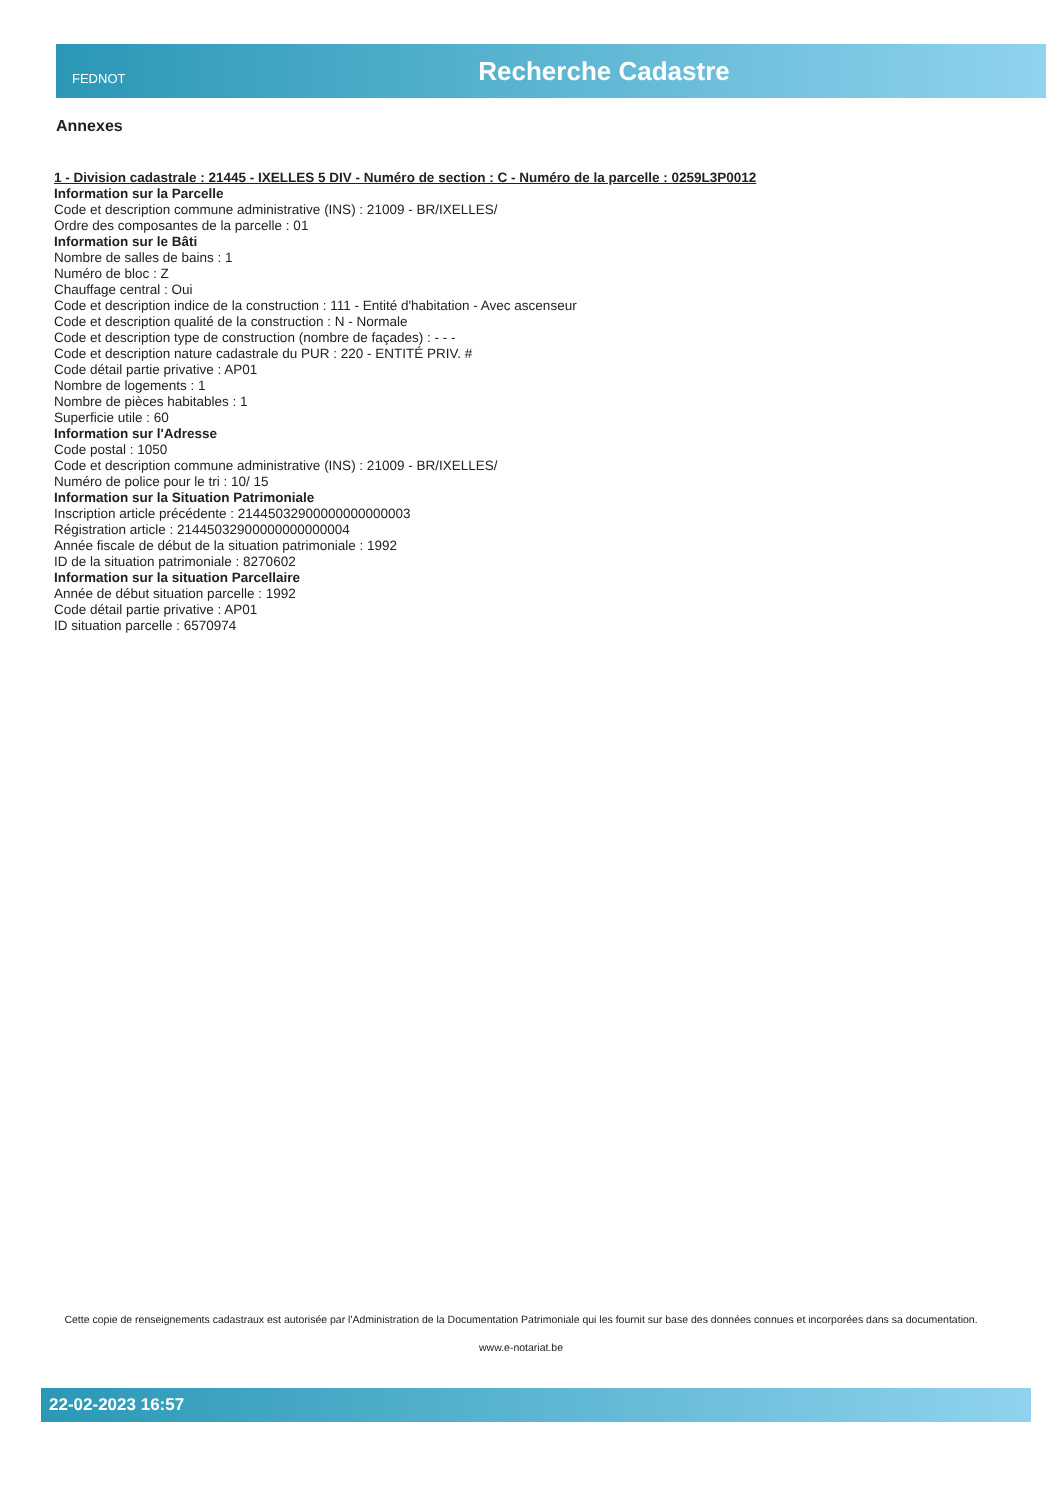FEDNOT
Recherche Cadastre
Annexes
1 - Division cadastrale : 21445 - IXELLES 5 DIV - Numéro de section : C - Numéro de la parcelle : 0259L3P0012
Information sur la Parcelle
Code et description commune administrative (INS) : 21009 - BR/IXELLES/
Ordre des composantes de la parcelle : 01
Information sur le Bâti
Nombre de salles de bains : 1
Numéro de bloc : Z
Chauffage central : Oui
Code et description indice de la construction : 111 - Entité d'habitation - Avec ascenseur
Code et description qualité de la construction : N - Normale
Code et description type de construction (nombre de façades) : - - -
Code et description nature cadastrale du PUR : 220 - ENTITÉ PRIV. #
Code détail partie privative : AP01
Nombre de logements : 1
Nombre de pièces habitables : 1
Superficie utile : 60
Information sur l'Adresse
Code postal : 1050
Code et description commune administrative (INS) : 21009 - BR/IXELLES/
Numéro de police pour le tri : 10/ 15
Information sur la Situation Patrimoniale
Inscription article précédente : 21445032900000000000003
Régistration article : 21445032900000000000004
Année fiscale de début de la situation patrimoniale : 1992
ID de la situation patrimoniale : 8270602
Information sur la situation Parcellaire
Année de début situation parcelle : 1992
Code détail partie privative : AP01
ID situation parcelle : 6570974
Cette copie de renseignements cadastraux est autorisée par l'Administration de la Documentation Patrimoniale qui les fournit sur base des données connues et incorporées dans sa documentation.
www.e-notariat.be
22-02-2023 16:57